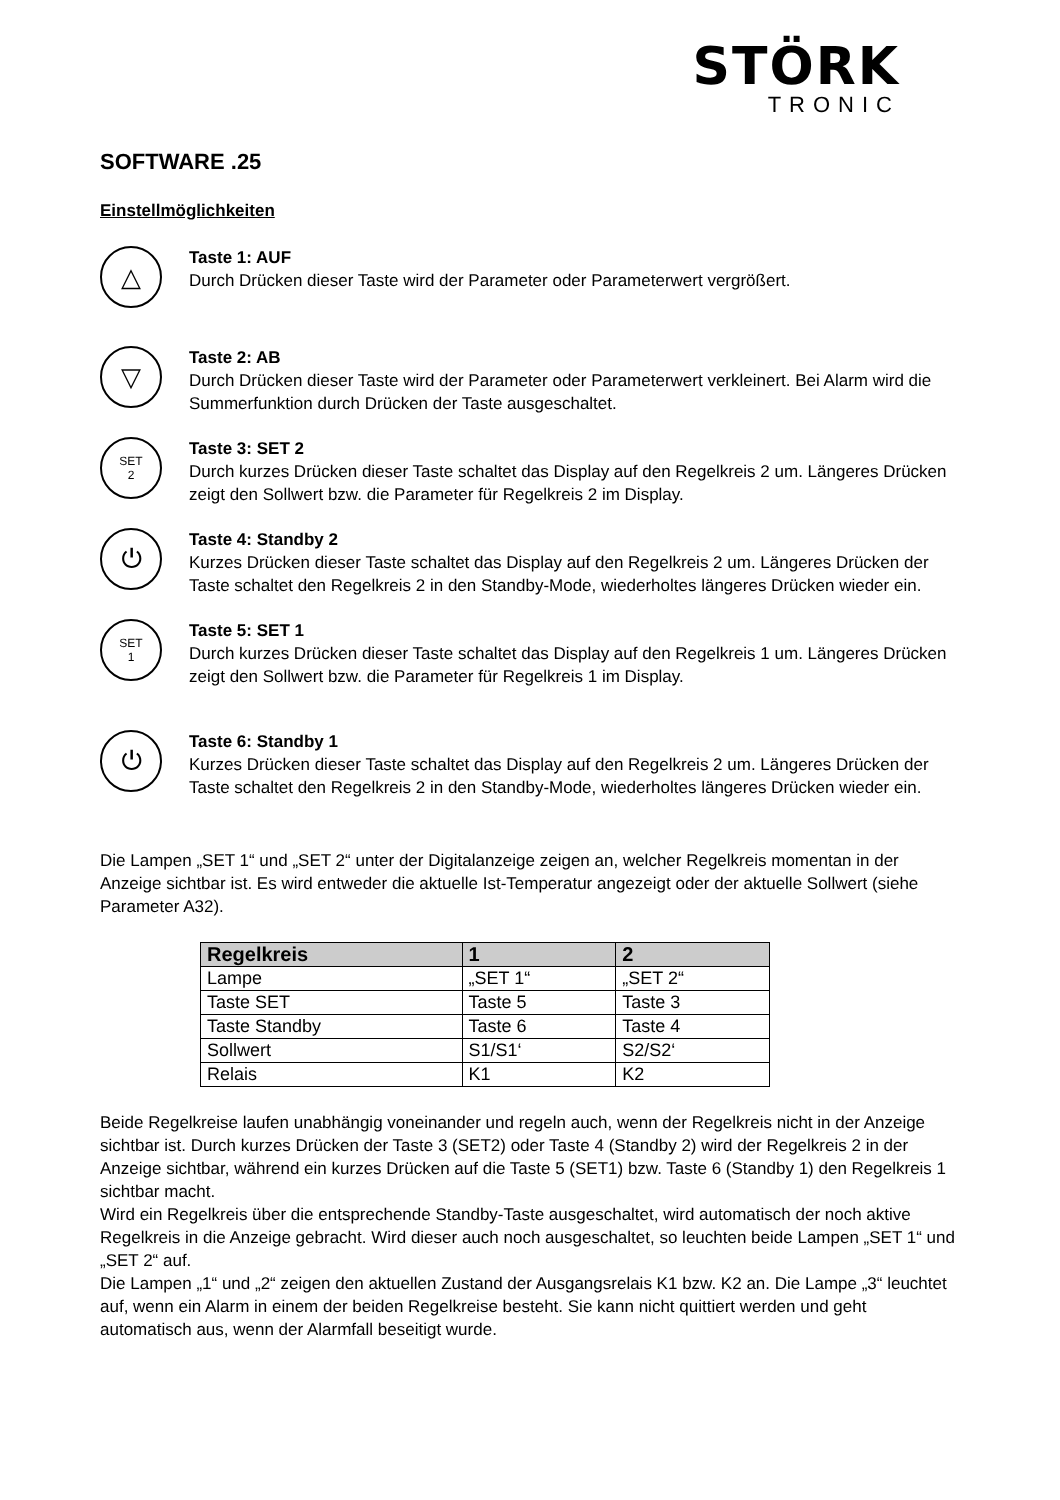STÖRK
TRONIC
SOFTWARE .25
Einstellmöglichkeiten
△
Taste 1: AUF
Durch Drücken dieser Taste wird der Parameter oder Parameterwert vergrößert.
▽
Taste 2: AB
Durch Drücken dieser Taste wird der Parameter oder Parameterwert verkleinert. Bei Alarm wird die Summerfunktion durch Drücken der Taste ausgeschaltet.
SET
2
Taste 3: SET 2
Durch kurzes Drücken dieser Taste schaltet das Display auf den Regelkreis 2 um. Längeres Drücken zeigt den Sollwert bzw. die Parameter für Regelkreis 2 im Display.
⏻
Taste 4: Standby 2
Kurzes Drücken dieser Taste schaltet das Display auf den Regelkreis 2 um. Längeres Drücken der Taste schaltet den Regelkreis 2 in den Standby-Mode, wiederholtes längeres Drücken wieder ein.
SET
1
Taste 5: SET 1
Durch kurzes Drücken dieser Taste schaltet das Display auf den Regelkreis 1 um. Längeres Drücken zeigt den Sollwert bzw. die Parameter für Regelkreis 1 im Display.
⏻
Taste 6: Standby 1
Kurzes Drücken dieser Taste schaltet das Display auf den Regelkreis 2 um. Längeres Drücken der Taste schaltet den Regelkreis 2 in den Standby-Mode, wiederholtes längeres Drücken wieder ein.
Die Lampen „SET 1“ und „SET 2“ unter der Digitalanzeige zeigen an, welcher Regelkreis momentan in der Anzeige sichtbar ist. Es wird entweder die aktuelle Ist-Temperatur angezeigt oder der aktuelle Sollwert (siehe Parameter A32).
| Regelkreis | 1 | 2 |
| --- | --- | --- |
| Lampe | „SET 1“ | „SET 2“ |
| Taste SET | Taste 5 | Taste 3 |
| Taste Standby | Taste 6 | Taste 4 |
| Sollwert | S1/S1‘ | S2/S2‘ |
| Relais | K1 | K2 |
Beide Regelkreise laufen unabhängig voneinander und regeln auch, wenn der Regelkreis nicht in der Anzeige sichtbar ist. Durch kurzes Drücken der Taste 3 (SET2) oder Taste 4 (Standby 2) wird der Regelkreis 2 in der Anzeige sichtbar, während ein kurzes Drücken auf die Taste 5 (SET1) bzw. Taste 6 (Standby 1) den Regelkreis 1 sichtbar macht.
Wird ein Regelkreis über die entsprechende Standby-Taste ausgeschaltet, wird automatisch der noch aktive Regelkreis in die Anzeige gebracht. Wird dieser auch noch ausgeschaltet, so leuchten beide Lampen „SET 1“ und „SET 2“ auf.
Die Lampen „1“ und „2“ zeigen den aktuellen Zustand der Ausgangsrelais K1 bzw. K2 an. Die Lampe „3“ leuchtet auf, wenn ein Alarm in einem der beiden Regelkreise besteht. Sie kann nicht quittiert werden und geht automatisch aus, wenn der Alarmfall beseitigt wurde.